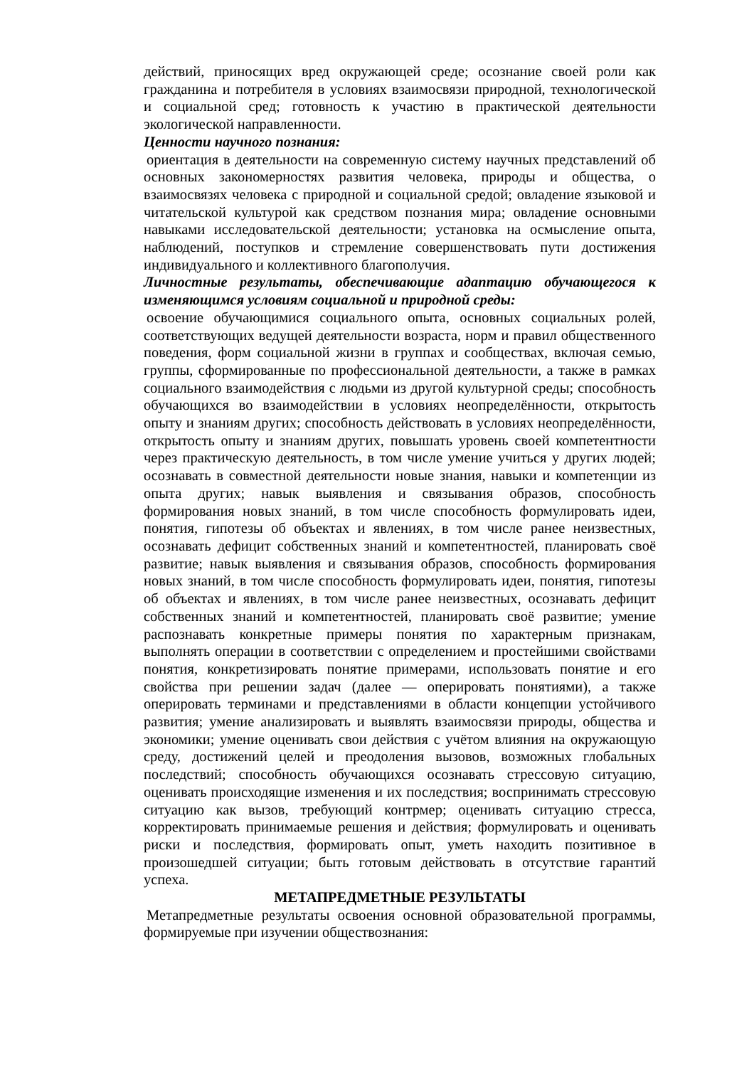действий, приносящих вред окружающей среде; осознание своей роли как гражданина и потребителя в условиях взаимосвязи природной, технологической и социальной сред; готовность к участию в практической деятельности экологической направленности.
Ценности научного познания:
ориентация в деятельности на современную систему научных представлений об основных закономерностях развития человека, природы и общества, о взаимосвязях человека с природной и социальной средой; овладение языковой и читательской культурой как средством познания мира; овладение основными навыками исследовательской деятельности; установка на осмысление опыта, наблюдений, поступков и стремление совершенствовать пути достижения индивидуального и коллективного благополучия.
Личностные результаты, обеспечивающие адаптацию обучающегося к изменяющимся условиям социальной и природной среды:
освоение обучающимися социального опыта, основных социальных ролей, соответствующих ведущей деятельности возраста, норм и правил общественного поведения, форм социальной жизни в группах и сообществах, включая семью, группы, сформированные по профессиональной деятельности, а также в рамках социального взаимодействия с людьми из другой культурной среды; способность обучающихся во взаимодействии в условиях неопределённости, открытость опыту и знаниям других; способность действовать в условиях неопределённости, открытость опыту и знаниям других, повышать уровень своей компетентности через практическую деятельность, в том числе умение учиться у других людей; осознавать в совместной деятельности новые знания, навыки и компетенции из опыта других; навык выявления и связывания образов, способность формирования новых знаний, в том числе способность формулировать идеи, понятия, гипотезы об объектах и явлениях, в том числе ранее неизвестных, осознавать дефицит собственных знаний и компетентностей, планировать своё развитие; навык выявления и связывания образов, способность формирования новых знаний, в том числе способность формулировать идеи, понятия, гипотезы об объектах и явлениях, в том числе ранее неизвестных, осознавать дефицит собственных знаний и компетентностей, планировать своё развитие; умение распознавать конкретные примеры понятия по характерным признакам, выполнять операции в соответствии с определением и простейшими свойствами понятия, конкретизировать понятие примерами, использовать понятие и его свойства при решении задач (далее — оперировать понятиями), а также оперировать терминами и представлениями в области концепции устойчивого развития; умение анализировать и выявлять взаимосвязи природы, общества и экономики; умение оценивать свои действия с учётом влияния на окружающую среду, достижений целей и преодоления вызовов, возможных глобальных последствий; способность обучающихся осознавать стрессовую ситуацию, оценивать происходящие изменения и их последствия; воспринимать стрессовую ситуацию как вызов, требующий контрмер; оценивать ситуацию стресса, корректировать принимаемые решения и действия; формулировать и оценивать риски и последствия, формировать опыт, уметь находить позитивное в произошедшей ситуации; быть готовым действовать в отсутствие гарантий успеха.
МЕТАПРЕДМЕТНЫЕ РЕЗУЛЬТАТЫ
Метапредметные результаты освоения основной образовательной программы, формируемые при изучении обществознания: